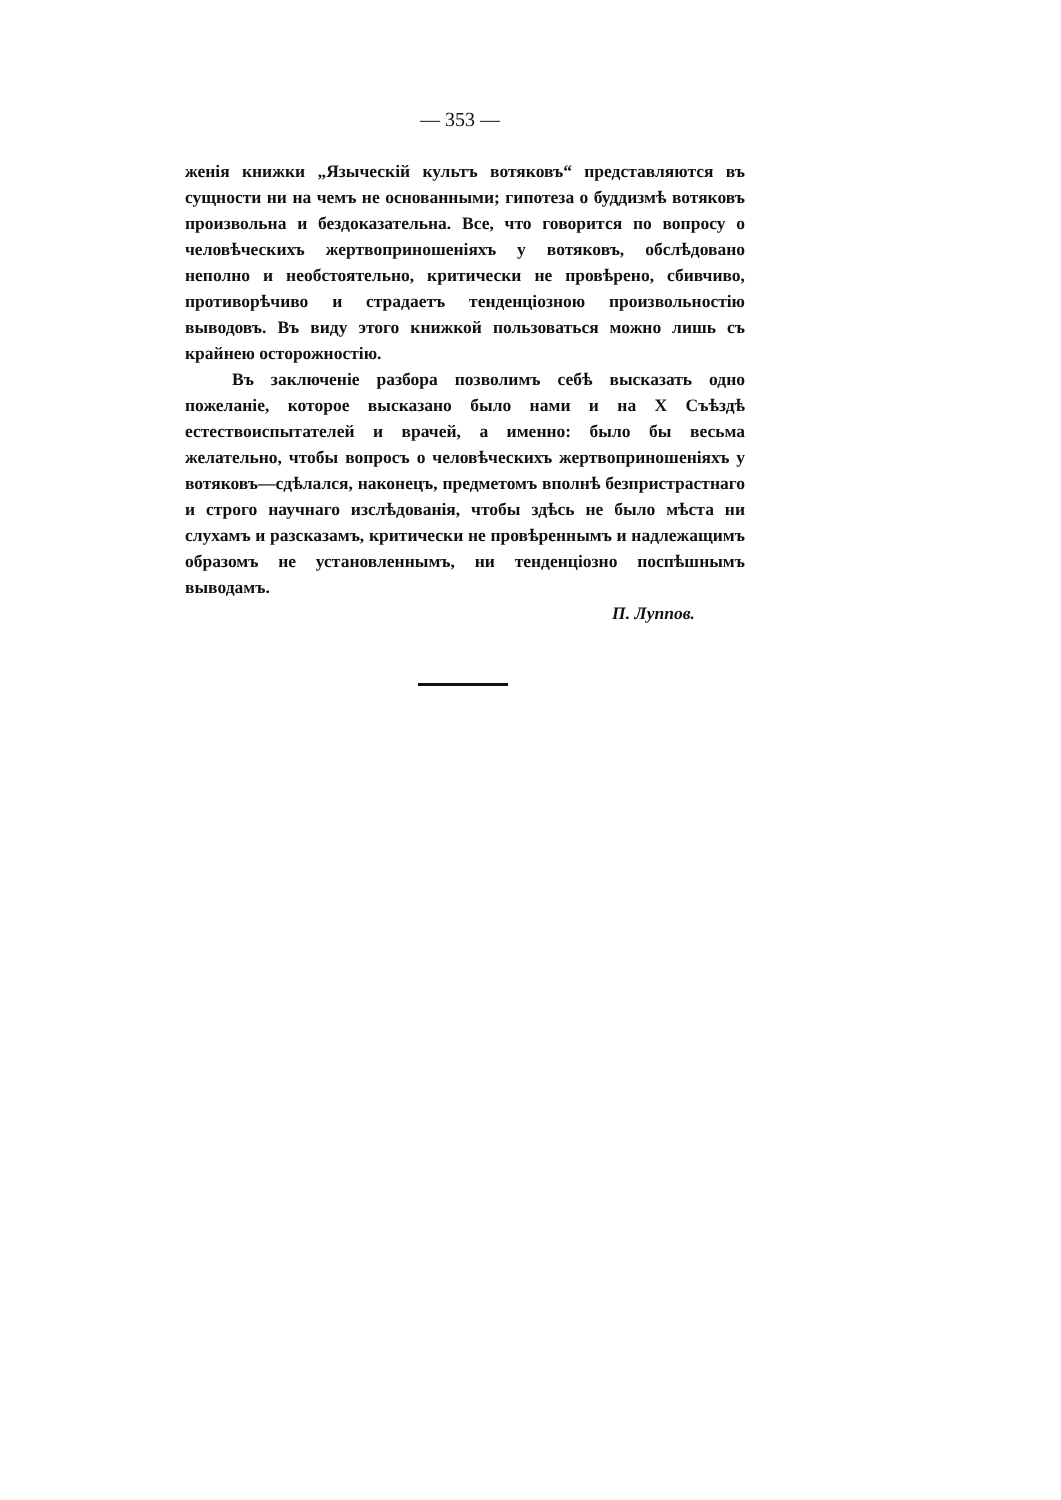— 353 —
женія книжки „Языческій культъ вотяковъ“ представляются въ сущности ни на чемъ не основанными; гипотеза о буддизмѣ вотяковъ произвольна и бездоказательна. Все, что говорится по вопросу о человѣческихъ жертвоприношеніяхъ у вотяковъ, обслѣдовано неполно и необстоятельно, критически не провѣрено, сбивчиво, противорѣчиво и страдаетъ тенденціозною произвольностію выводовъ. Въ виду этого книжкой пользоваться можно лишь съ крайнею осторожностію.
Въ заключеніе разбора позволимъ себѣ высказать одно пожеланіе, которое высказано было нами и на X Съѣздѣ естествоиспытателей и врачей, а именно: было бы весьма желательно, чтобы вопросъ о человѣческихъ жертвоприношеніяхъ у вотяковъ—сдѣлался, наконецъ, предметомъ вполнѣ безпристрастнаго и строго научнаго изслѣдованія, чтобы здѣсь не было мѣста ни слухамъ и разсказамъ, критически не провѣреннымъ и надлежащимъ образомъ не установленнымъ, ни тенденціозно поспѣшнымъ выводамъ.
П. Луппов.